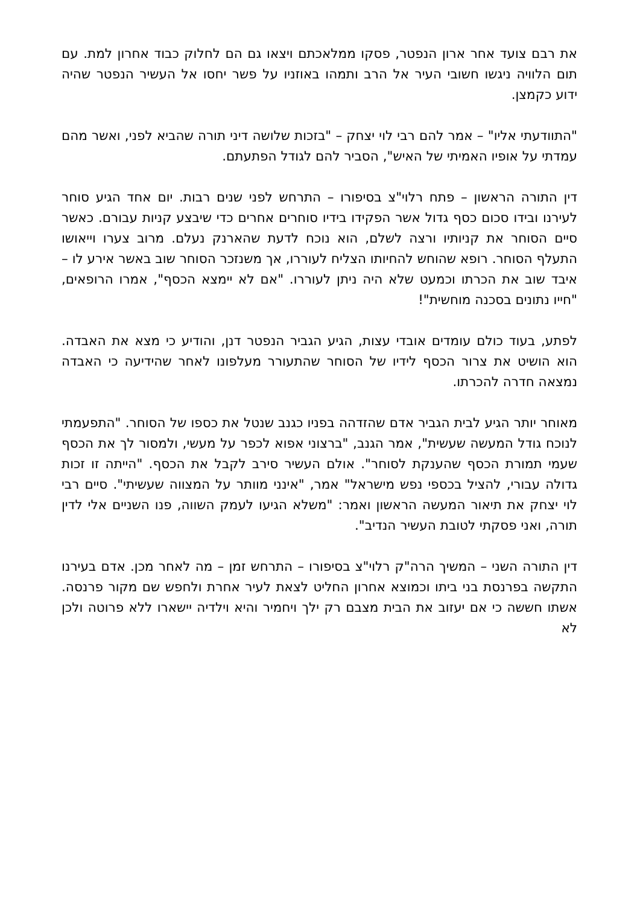את רבם צועד אחר ארון הנפטר, פסקו ממלאכתם ויצאו גם הם לחלוק כבוד אחרון למת. עם תום הלוויה ניגשו חשובי העיר אל הרב ותמהו באוזניו על פשר יחסו אל העשיר הנפטר שהיה ידוע כקמצן.
"התוודעתי אליו" – אמר להם רבי לוי יצחק – "בזכות שלושה דיני תורה שהביא לפני, ואשר מהם עמדתי על אופיו האמיתי של האיש", הסביר להם לגודל הפתעתם.
דין התורה הראשון – פתח רלוי"צ בסיפורו – התרחש לפני שנים רבות. יום אחד הגיע סוחר לעירנו ובידו סכום כסף גדול אשר הפקידו בידיו סוחרים אחרים כדי שיבצע קניות עבורם. כאשר סיים הסוחר את קניותיו ורצה לשלם, הוא נוכח לדעת שהארנק נעלם. מרוב צערו וייאושו התעלף הסוחר. רופא שהוחש להחיותו הצליח לעוררו, אך משנזכר הסוחר שוב באשר אירע לו – איבד שוב את הכרתו וכמעט שלא היה ניתן לעוררו. "אם לא יימצא הכסף", אמרו הרופאים, "חייו נתונים בסכנה מוחשית"!
לפתע, בעוד כולם עומדים אובדי עצות, הגיע הגביר הנפטר דנן, והודיע כי מצא את האבדה. הוא הושיט את צרור הכסף לידיו של הסוחר שהתעורר מעלפונו לאחר שהידיעה כי האבדה נמצאה חדרה להכרתו.
מאוחר יותר הגיע לבית הגביר אדם שהזדהה בפניו כגנב שנטל את כספו של הסוחר. "התפעמתי לנוכח גודל המעשה שעשית", אמר הגנב, "ברצוני אפוא לכפר על מעשי, ולמסור לך את הכסף שעמי תמורת הכסף שהענקת לסוחר". אולם העשיר סירב לקבל את הכסף. "הייתה זו זכות גדולה עבורי, להציל בכספי נפש מישראל" אמר, "אינני מוותר על המצווה שעשיתי". סיים רבי לוי יצחק את תיאור המעשה הראשון ואמר: "משלא הגיעו לעמק השווה, פנו השניים אלי לדין תורה, ואני פסקתי לטובת העשיר הנדיב".
דין התורה השני – המשיך הרה"ק רלוי"צ בסיפורו – התרחש זמן – מה לאחר מכן. אדם בעירנו התקשה בפרנסת בני ביתו וכמוצא אחרון החליט לצאת לעיר אחרת ולחפש שם מקור פרנסה. אשתו חששה כי אם יעזוב את הבית מצבם רק ילך ויחמיר והיא וילדיה יישארו ללא פרוטה ולכן לא